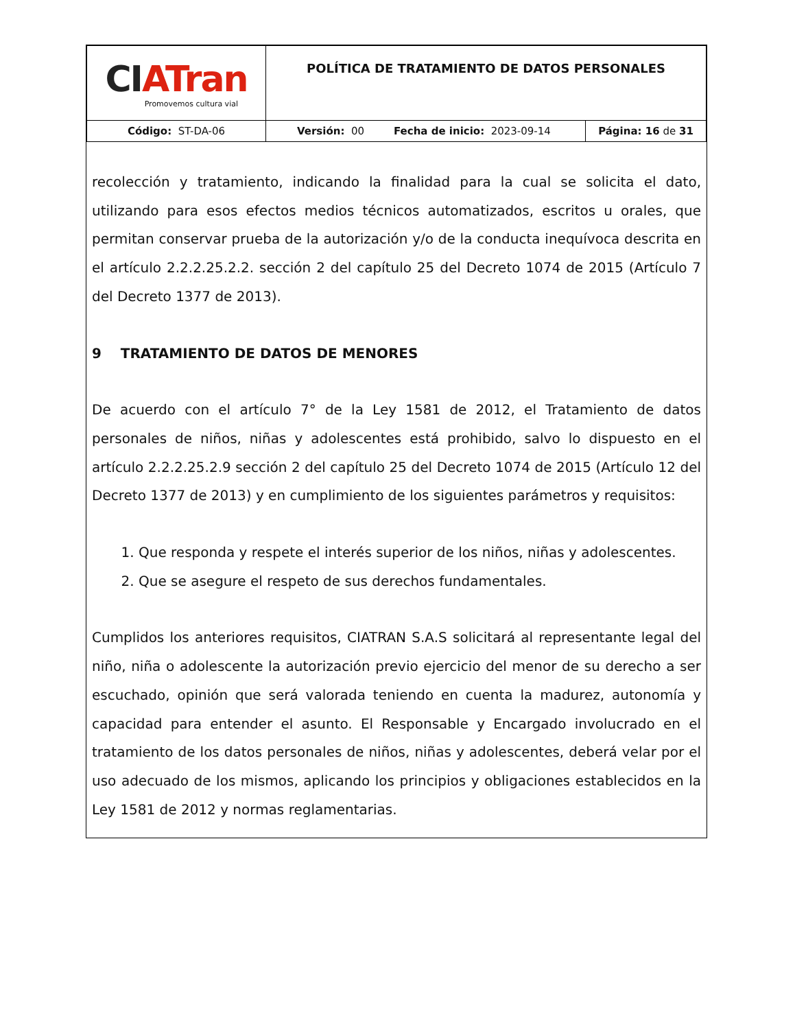| CI ATran Promovemos cultura vial | POLÍTICA DE TRATAMIENTO DE DATOS PERSONALES | |
| Código: ST-DA-06 | Versión: 00 Fecha de inicio: 2023-09-14 | Página: 16 de 31 |
recolección y tratamiento, indicando la finalidad para la cual se solicita el dato, utilizando para esos efectos medios técnicos automatizados, escritos u orales, que permitan conservar prueba de la autorización y/o de la conducta inequívoca descrita en el artículo 2.2.2.25.2.2. sección 2 del capítulo 25 del Decreto 1074 de 2015 (Artículo 7 del Decreto 1377 de 2013).
9 TRATAMIENTO DE DATOS DE MENORES
De acuerdo con el artículo 7° de la Ley 1581 de 2012, el Tratamiento de datos personales de niños, niñas y adolescentes está prohibido, salvo lo dispuesto en el artículo 2.2.2.25.2.9 sección 2 del capítulo 25 del Decreto 1074 de 2015 (Artículo 12 del Decreto 1377 de 2013) y en cumplimiento de los siguientes parámetros y requisitos:
1. Que responda y respete el interés superior de los niños, niñas y adolescentes.
2. Que se asegure el respeto de sus derechos fundamentales.
Cumplidos los anteriores requisitos, CIATRAN S.A.S solicitará al representante legal del niño, niña o adolescente la autorización previo ejercicio del menor de su derecho a ser escuchado, opinión que será valorada teniendo en cuenta la madurez, autonomía y capacidad para entender el asunto. El Responsable y Encargado involucrado en el tratamiento de los datos personales de niños, niñas y adolescentes, deberá velar por el uso adecuado de los mismos, aplicando los principios y obligaciones establecidos en la Ley 1581 de 2012 y normas reglamentarias.